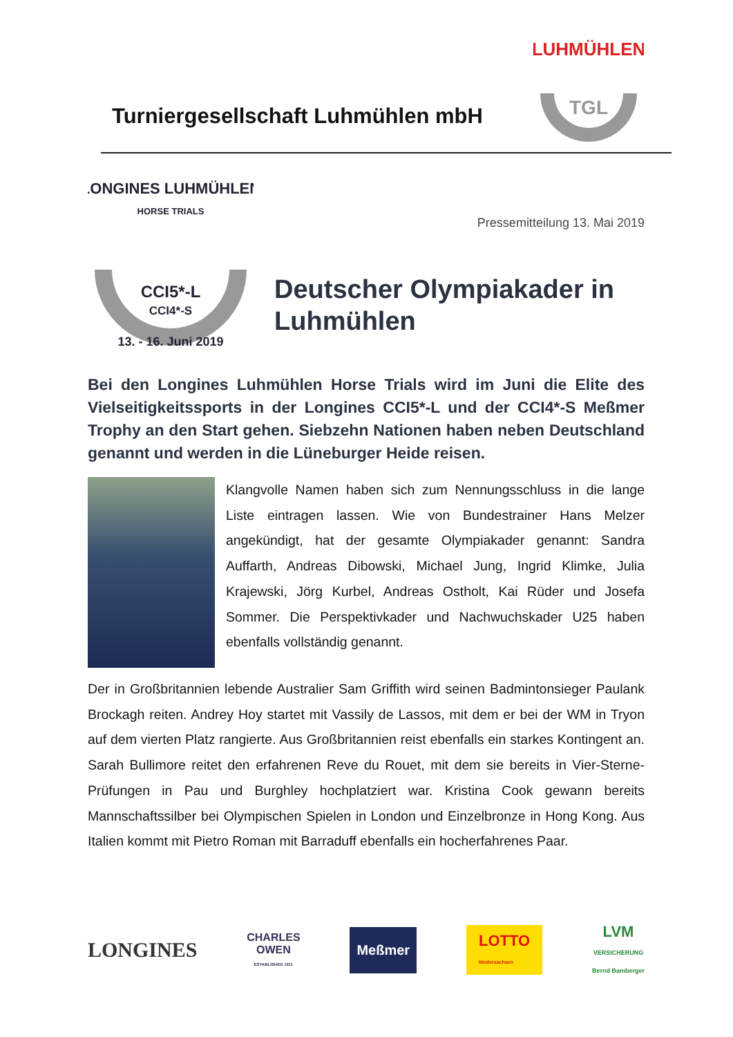Turniergesellschaft Luhmühlen mbH
LUHMÜHLEN
TGL
LONGINES LUHMÜHLEN
HORSE TRIALS
CCI5*-L
CCI4*-S
13. - 16. Juni 2019
Pressemitteilung 13. Mai 2019
Deutscher Olympiakader in Luhmühlen
Bei den Longines Luhmühlen Horse Trials wird im Juni die Elite des Vielseitigkeitssports in der Longines CCI5*-L und der CCI4*-S Meßmer Trophy an den Start gehen. Siebzehn Nationen haben neben Deutschland genannt und werden in die Lüneburger Heide reisen.
Klangvolle Namen haben sich zum Nennungsschluss in die lange Liste eintragen lassen. Wie von Bundestrainer Hans Melzer angekündigt, hat der gesamte Olympiakader genannt: Sandra Auffarth, Andreas Dibowski, Michael Jung, Ingrid Klimke, Julia Krajewski, Jörg Kurbel, Andreas Ostholt, Kai Rüder und Josefa Sommer. Die Perspektivkader und Nachwuchskader U25 haben ebenfalls vollständig genannt.
Der in Großbritannien lebende Australier Sam Griffith wird seinen Badmintonsieger Paulank Brockagh reiten. Andrey Hoy startet mit Vassily de Lassos, mit dem er bei der WM in Tryon auf dem vierten Platz rangierte. Aus Großbritannien reist ebenfalls ein starkes Kontingent an. Sarah Bullimore reitet den erfahrenen Reve du Rouet, mit dem sie bereits in Vier-Sterne-Prüfungen in Pau und Burghley hochplatziert war. Kristina Cook gewann bereits Mannschaftssilber bei Olympischen Spielen in London und Einzelbronze in Hong Kong. Aus Italien kommt mit Pietro Roman mit Barraduff ebenfalls ein hocherfahrenes Paar.
LONGINES CHARLES
OWEN
ESTABLISHED 1911 Meßmer LOTTO
Niedersachsen LVM
VERSICHERUNG
Bernd Bamberger